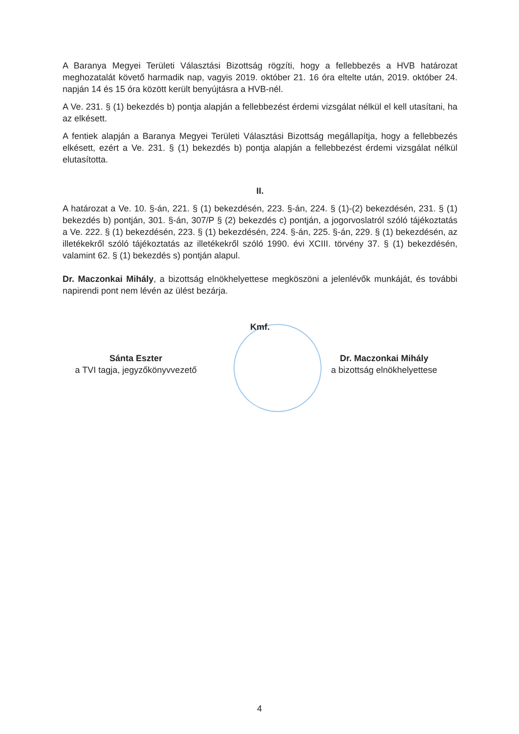A Baranya Megyei Területi Választási Bizottság rögzíti, hogy a fellebbezés a HVB határozat meghozatalát követő harmadik nap, vagyis 2019. október 21. 16 óra eltelte után, 2019. október 24. napján 14 és 15 óra között került benyújtásra a HVB-nél.
A Ve. 231. § (1) bekezdés b) pontja alapján a fellebbezést érdemi vizsgálat nélkül el kell utasítani, ha az elkésett.
A fentiek alapján a Baranya Megyei Területi Választási Bizottság megállapítja, hogy a fellebbezés elkésett, ezért a Ve. 231. § (1) bekezdés b) pontja alapján a fellebbezést érdemi vizsgálat nélkül elutasította.
II.
A határozat a Ve. 10. §-án, 221. § (1) bekezdésén, 223. §-án, 224. § (1)-(2) bekezdésén, 231. § (1) bekezdés b) pontján, 301. §-án, 307/P § (2) bekezdés c) pontján, a jogorvoslatról szóló tájékoztatás a Ve. 222. § (1) bekezdésén, 223. § (1) bekezdésén, 224. §-án, 225. §-án, 229. § (1) bekezdésén, az illetékekről szóló tájékoztatás az illetékekről szóló 1990. évi XCIII. törvény 37. § (1) bekezdésén, valamint 62. § (1) bekezdés s) pontján alapul.
Dr. Maczonkai Mihály, a bizottság elnökhelyettese megköszöni a jelenlévők munkáját, és további napirendi pont nem lévén az ülést bezárja.
Kmf.
Sánta Eszter
a TVI tagja, jegyzőkönyvvezető
Dr. Maczonkai Mihály
a bizottság elnökhelyettese
4